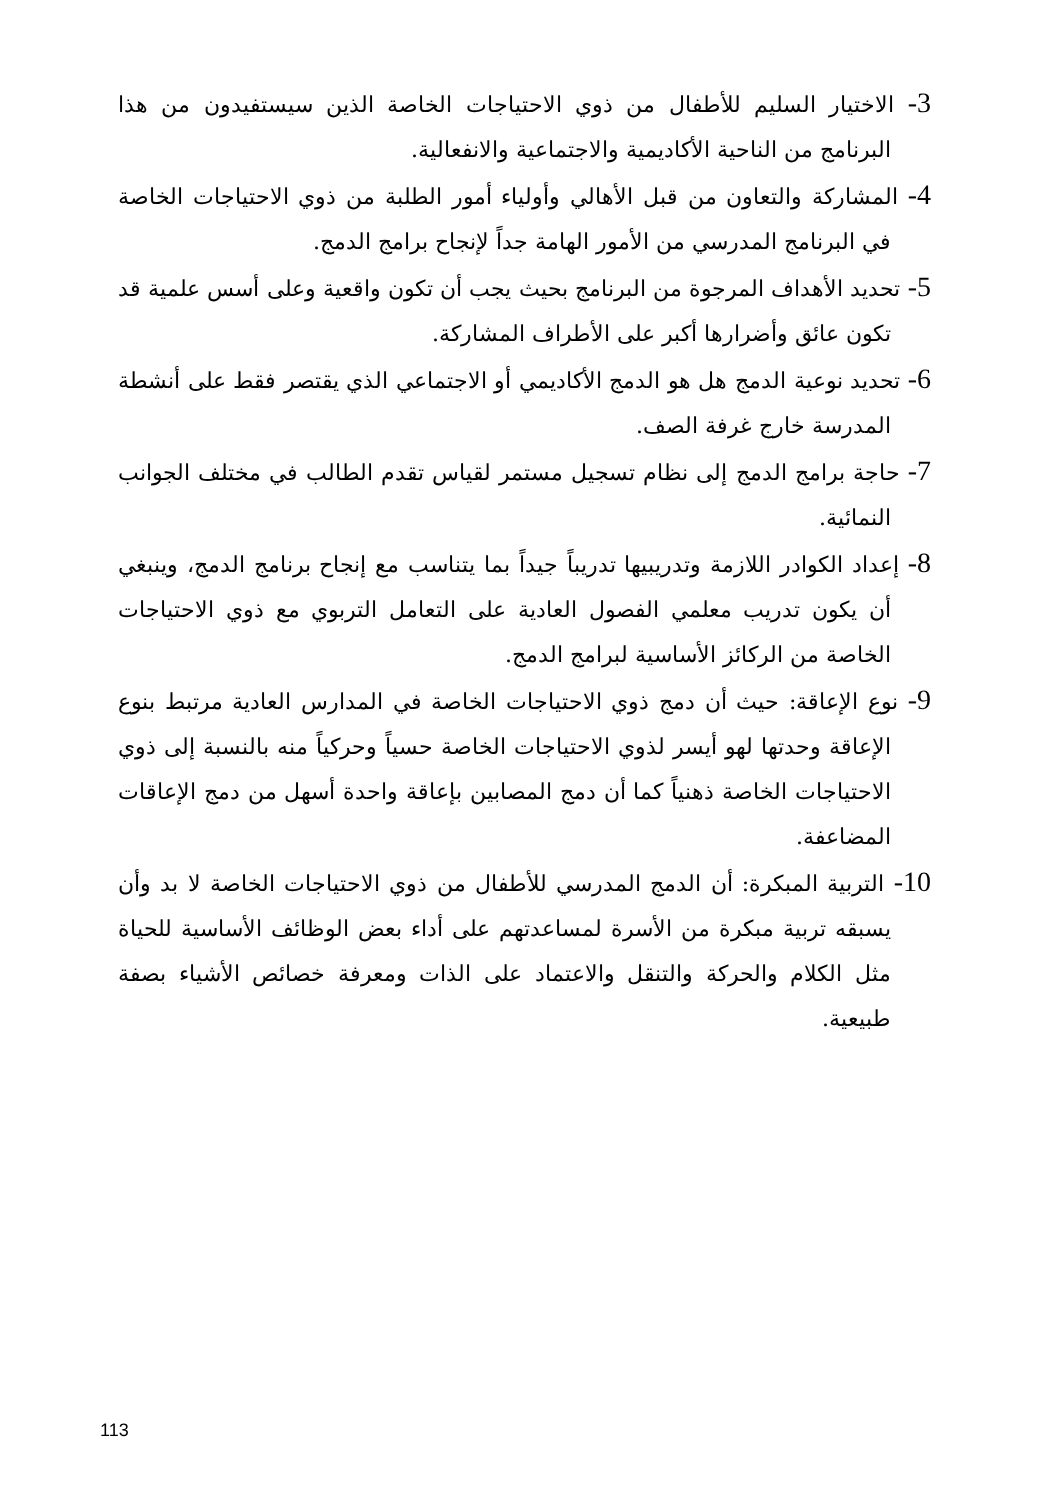3- الاختيار السليم للأطفال من ذوي الاحتياجات الخاصة الذين سيستفيدون من هذا البرنامج من الناحية الأكاديمية والاجتماعية والانفعالية.
4- المشاركة والتعاون من قبل الأهالي وأولياء أمور الطلبة من ذوي الاحتياجات الخاصة في البرنامج المدرسي من الأمور الهامة جداً لإنجاح برامج الدمج.
5- تحديد الأهداف المرجوة من البرنامج بحيث يجب أن تكون واقعية وعلى أسس علمية قد تكون عائق وأضرارها أكبر على الأطراف المشاركة.
6- تحديد نوعية الدمج هل هو الدمج الأكاديمي أو الاجتماعي الذي يقتصر فقط على أنشطة المدرسة خارج غرفة الصف.
7- حاجة برامج الدمج إلى نظام تسجيل مستمر لقياس تقدم الطالب في مختلف الجوانب النمائية.
8- إعداد الكوادر اللازمة وتدريبيها تدريباً جيداً بما يتناسب مع إنجاح برنامج الدمج، وينبغي أن يكون تدريب معلمي الفصول العادية على التعامل التربوي مع ذوي الاحتياجات الخاصة من الركائز الأساسية لبرامج الدمج.
9- نوع الإعاقة: حيث أن دمج ذوي الاحتياجات الخاصة في المدارس العادية مرتبط بنوع الإعاقة وحدتها لهو أيسر لذوي الاحتياجات الخاصة حسياً وحركياً منه بالنسبة إلى ذوي الاحتياجات الخاصة ذهنياً كما أن دمج المصابين بإعاقة واحدة أسهل من دمج الإعاقات المضاعفة.
10- التربية المبكرة: أن الدمج المدرسي للأطفال من ذوي الاحتياجات الخاصة لا بد وأن يسبقه تربية مبكرة من الأسرة لمساعدتهم على أداء بعض الوظائف الأساسية للحياة مثل الكلام والحركة والتنقل والاعتماد على الذات ومعرفة خصائص الأشياء بصفة طبيعية.
113